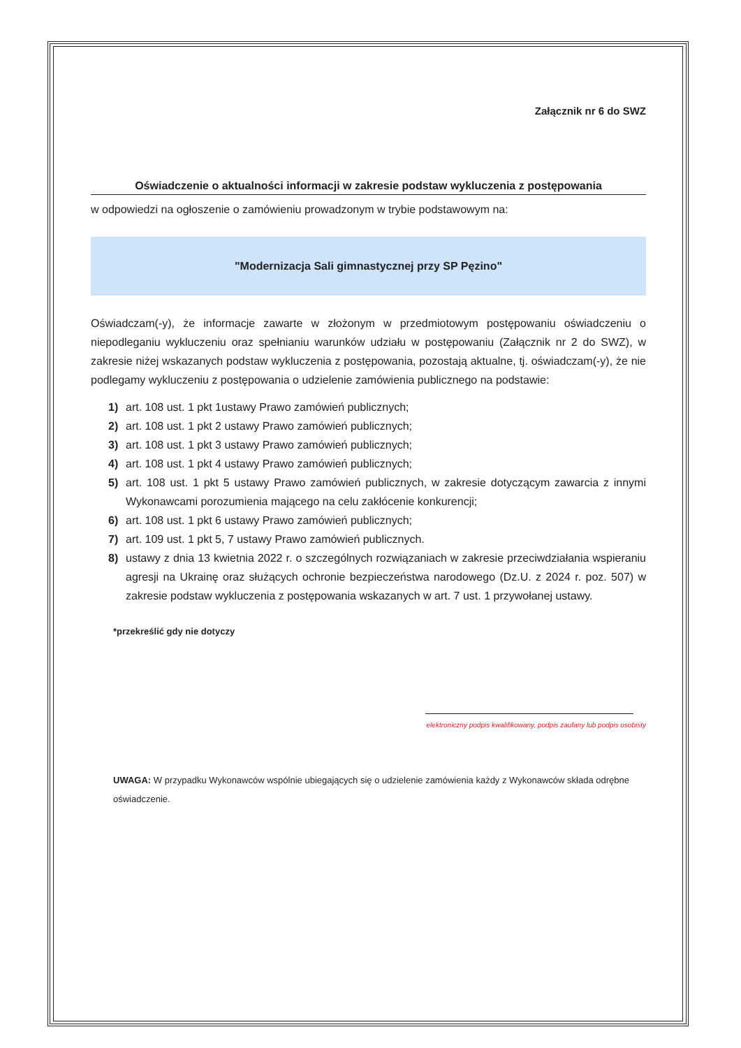Załącznik nr 6 do SWZ
Oświadczenie o aktualności informacji w zakresie podstaw wykluczenia z postępowania
w odpowiedzi na ogłoszenie o zamówieniu prowadzonym w trybie podstawowym na:
"Modernizacja Sali gimnastycznej przy SP Pęzino"
Oświadczam(-y), że informacje zawarte w złożonym w przedmiotowym postępowaniu oświadczeniu o niepodleganiu wykluczeniu oraz spełnianiu warunków udziału w postępowaniu (Załącznik nr 2 do SWZ), w zakresie niżej wskazanych podstaw wykluczenia z postępowania, pozostają aktualne, tj. oświadczam(-y), że nie podlegamy wykluczeniu z postępowania o udzielenie zamówienia publicznego na podstawie:
1) art. 108 ust. 1 pkt 1ustawy Prawo zamówień publicznych;
2) art. 108 ust. 1 pkt 2 ustawy Prawo zamówień publicznych;
3) art. 108 ust. 1 pkt 3 ustawy Prawo zamówień publicznych;
4) art. 108 ust. 1 pkt 4 ustawy Prawo zamówień publicznych;
5) art. 108 ust. 1 pkt 5 ustawy Prawo zamówień publicznych, w zakresie dotyczącym zawarcia z innymi Wykonawcami porozumienia mającego na celu zakłócenie konkurencji;
6) art. 108 ust. 1 pkt 6 ustawy Prawo zamówień publicznych;
7) art. 109 ust. 1 pkt 5, 7 ustawy Prawo zamówień publicznych.
8) ustawy z dnia 13 kwietnia 2022 r. o szczególnych rozwiązaniach w zakresie przeciwdziałania wspieraniu agresji na Ukrainę oraz służących ochronie bezpieczeństwa narodowego (Dz.U. z 2024 r. poz. 507) w zakresie podstaw wykluczenia z postępowania wskazanych w art. 7 ust. 1 przywołanej ustawy.
*przekreślić gdy nie dotyczy
elektroniczny podpis kwalifikowany, podpis zaufany lub podpis osobisty
UWAGA: W przypadku Wykonawców wspólnie ubiegających się o udzielenie zamówienia każdy z Wykonawców składa odrębne oświadczenie.